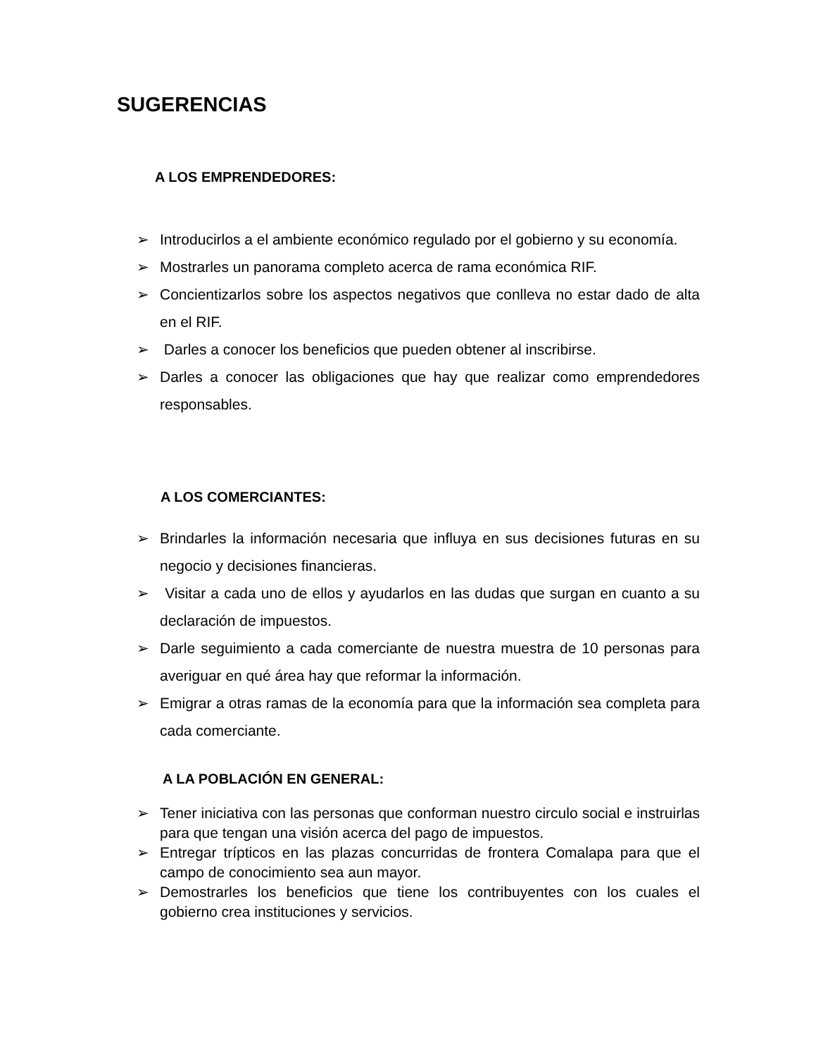SUGERENCIAS
A LOS EMPRENDEDORES:
➢ Introducirlos a el ambiente económico regulado por el gobierno y su economía.
➢ Mostrarles un panorama completo acerca de rama económica RIF.
➢ Concientizarlos sobre los aspectos negativos que conlleva no estar dado de alta en el RIF.
➢ Darles a conocer los beneficios que pueden obtener al inscribirse.
➢ Darles a conocer las obligaciones que hay que realizar como emprendedores responsables.
A LOS COMERCIANTES:
➢ Brindarles la información necesaria que influya en sus decisiones futuras en su negocio y decisiones financieras.
➢ Visitar a cada uno de ellos y ayudarlos en las dudas que surgan en cuanto a su declaración de impuestos.
➢ Darle seguimiento a cada comerciante de nuestra muestra de 10 personas para averiguar en qué área hay que reformar la información.
➢ Emigrar a otras ramas de la economía para que la información sea completa para cada comerciante.
A LA POBLACIÓN EN GENERAL:
➢ Tener iniciativa con las personas que conforman nuestro circulo social e instruirlas para que tengan una visión acerca del pago de impuestos.
➢ Entregar trípticos en las plazas concurridas de frontera Comalapa para que el campo de conocimiento sea aun mayor.
➢ Demostrarles los beneficios que tiene los contribuyentes con los cuales el gobierno crea instituciones y servicios.